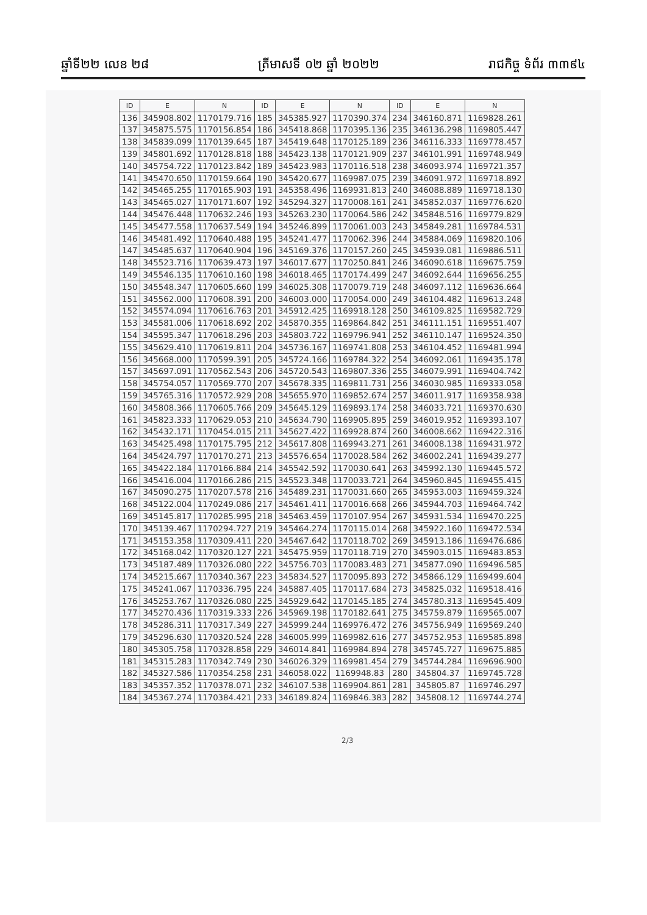ឆ្នាំទី២២ លេខ ២៨ ត្រីមាសទី ០២ ឆ្នាំ ២០២២ រាជកិច្ច ទំព័រ ៣៣៩៤
| ID | E | N | ID | E | N | ID | E | N |
| --- | --- | --- | --- | --- | --- | --- | --- | --- |
| 136 | 345908.802 | 1170179.716 | 185 | 345385.927 | 1170390.374 | 234 | 346160.871 | 1169828.261 |
| 137 | 345875.575 | 1170156.854 | 186 | 345418.868 | 1170395.136 | 235 | 346136.298 | 1169805.447 |
| 138 | 345839.099 | 1170139.645 | 187 | 345419.648 | 1170125.189 | 236 | 346116.333 | 1169778.457 |
| 139 | 345801.692 | 1170128.818 | 188 | 345423.138 | 1170121.909 | 237 | 346101.991 | 1169748.949 |
| 140 | 345754.722 | 1170123.842 | 189 | 345423.983 | 1170116.518 | 238 | 346093.974 | 1169721.357 |
| 141 | 345470.650 | 1170159.664 | 190 | 345420.677 | 1169987.075 | 239 | 346091.972 | 1169718.892 |
| 142 | 345465.255 | 1170165.903 | 191 | 345358.496 | 1169931.813 | 240 | 346088.889 | 1169718.130 |
| 143 | 345465.027 | 1170171.607 | 192 | 345294.327 | 1170008.161 | 241 | 345852.037 | 1169776.620 |
| 144 | 345476.448 | 1170632.246 | 193 | 345263.230 | 1170064.586 | 242 | 345848.516 | 1169779.829 |
| 145 | 345477.558 | 1170637.549 | 194 | 345246.899 | 1170061.003 | 243 | 345849.281 | 1169784.531 |
| 146 | 345481.492 | 1170640.488 | 195 | 345241.477 | 1170062.396 | 244 | 345884.069 | 1169820.106 |
| 147 | 345485.637 | 1170640.904 | 196 | 345169.376 | 1170157.260 | 245 | 345939.081 | 1169886.511 |
| 148 | 345523.716 | 1170639.473 | 197 | 346017.677 | 1170250.841 | 246 | 346090.618 | 1169675.759 |
| 149 | 345546.135 | 1170610.160 | 198 | 346018.465 | 1170174.499 | 247 | 346092.644 | 1169656.255 |
| 150 | 345548.347 | 1170605.660 | 199 | 346025.308 | 1170079.719 | 248 | 346097.112 | 1169636.664 |
| 151 | 345562.000 | 1170608.391 | 200 | 346003.000 | 1170054.000 | 249 | 346104.482 | 1169613.248 |
| 152 | 345574.094 | 1170616.763 | 201 | 345912.425 | 1169918.128 | 250 | 346109.825 | 1169582.729 |
| 153 | 345581.006 | 1170618.692 | 202 | 345870.355 | 1169864.842 | 251 | 346111.151 | 1169551.407 |
| 154 | 345595.347 | 1170618.296 | 203 | 345803.722 | 1169796.941 | 252 | 346110.147 | 1169524.350 |
| 155 | 345629.410 | 1170619.811 | 204 | 345736.167 | 1169741.808 | 253 | 346104.452 | 1169481.994 |
| 156 | 345668.000 | 1170599.391 | 205 | 345724.166 | 1169784.322 | 254 | 346092.061 | 1169435.178 |
| 157 | 345697.091 | 1170562.543 | 206 | 345720.543 | 1169807.336 | 255 | 346079.991 | 1169404.742 |
| 158 | 345754.057 | 1170569.770 | 207 | 345678.335 | 1169811.731 | 256 | 346030.985 | 1169333.058 |
| 159 | 345765.316 | 1170572.929 | 208 | 345655.970 | 1169852.674 | 257 | 346011.917 | 1169358.938 |
| 160 | 345808.366 | 1170605.766 | 209 | 345645.129 | 1169893.174 | 258 | 346033.721 | 1169370.630 |
| 161 | 345823.333 | 1170629.053 | 210 | 345634.790 | 1169905.895 | 259 | 346019.952 | 1169393.107 |
| 162 | 345432.171 | 1170454.015 | 211 | 345627.422 | 1169928.874 | 260 | 346008.662 | 1169422.316 |
| 163 | 345425.498 | 1170175.795 | 212 | 345617.808 | 1169943.271 | 261 | 346008.138 | 1169431.972 |
| 164 | 345424.797 | 1170170.271 | 213 | 345576.654 | 1170028.584 | 262 | 346002.241 | 1169439.277 |
| 165 | 345422.184 | 1170166.884 | 214 | 345542.592 | 1170030.641 | 263 | 345992.130 | 1169445.572 |
| 166 | 345416.004 | 1170166.286 | 215 | 345523.348 | 1170033.721 | 264 | 345960.845 | 1169455.415 |
| 167 | 345090.275 | 1170207.578 | 216 | 345489.231 | 1170031.660 | 265 | 345953.003 | 1169459.324 |
| 168 | 345122.004 | 1170249.086 | 217 | 345461.411 | 1170016.668 | 266 | 345944.703 | 1169464.742 |
| 169 | 345145.817 | 1170285.995 | 218 | 345463.459 | 1170107.954 | 267 | 345931.534 | 1169470.225 |
| 170 | 345139.467 | 1170294.727 | 219 | 345464.274 | 1170115.014 | 268 | 345922.160 | 1169472.534 |
| 171 | 345153.358 | 1170309.411 | 220 | 345467.642 | 1170118.702 | 269 | 345913.186 | 1169476.686 |
| 172 | 345168.042 | 1170320.127 | 221 | 345475.959 | 1170118.719 | 270 | 345903.015 | 1169483.853 |
| 173 | 345187.489 | 1170326.080 | 222 | 345756.703 | 1170083.483 | 271 | 345877.090 | 1169496.585 |
| 174 | 345215.667 | 1170340.367 | 223 | 345834.527 | 1170095.893 | 272 | 345866.129 | 1169499.604 |
| 175 | 345241.067 | 1170336.795 | 224 | 345887.405 | 1170117.684 | 273 | 345825.032 | 1169518.416 |
| 176 | 345253.767 | 1170326.080 | 225 | 345929.642 | 1170145.185 | 274 | 345780.313 | 1169545.409 |
| 177 | 345270.436 | 1170319.333 | 226 | 345969.198 | 1170182.641 | 275 | 345759.879 | 1169565.007 |
| 178 | 345286.311 | 1170317.349 | 227 | 345999.244 | 1169976.472 | 276 | 345756.949 | 1169569.240 |
| 179 | 345296.630 | 1170320.524 | 228 | 346005.999 | 1169982.616 | 277 | 345752.953 | 1169585.898 |
| 180 | 345305.758 | 1170328.858 | 229 | 346014.841 | 1169984.894 | 278 | 345745.727 | 1169675.885 |
| 181 | 345315.283 | 1170342.749 | 230 | 346026.329 | 1169981.454 | 279 | 345744.284 | 1169696.900 |
| 182 | 345327.586 | 1170354.258 | 231 | 346058.022 | 1169948.83 | 280 | 345804.37 | 1169745.728 |
| 183 | 345357.352 | 1170378.071 | 232 | 346107.538 | 1169904.861 | 281 | 345805.87 | 1169746.297 |
| 184 | 345367.274 | 1170384.421 | 233 | 346189.824 | 1169846.383 | 282 | 345808.12 | 1169744.274 |
2/3